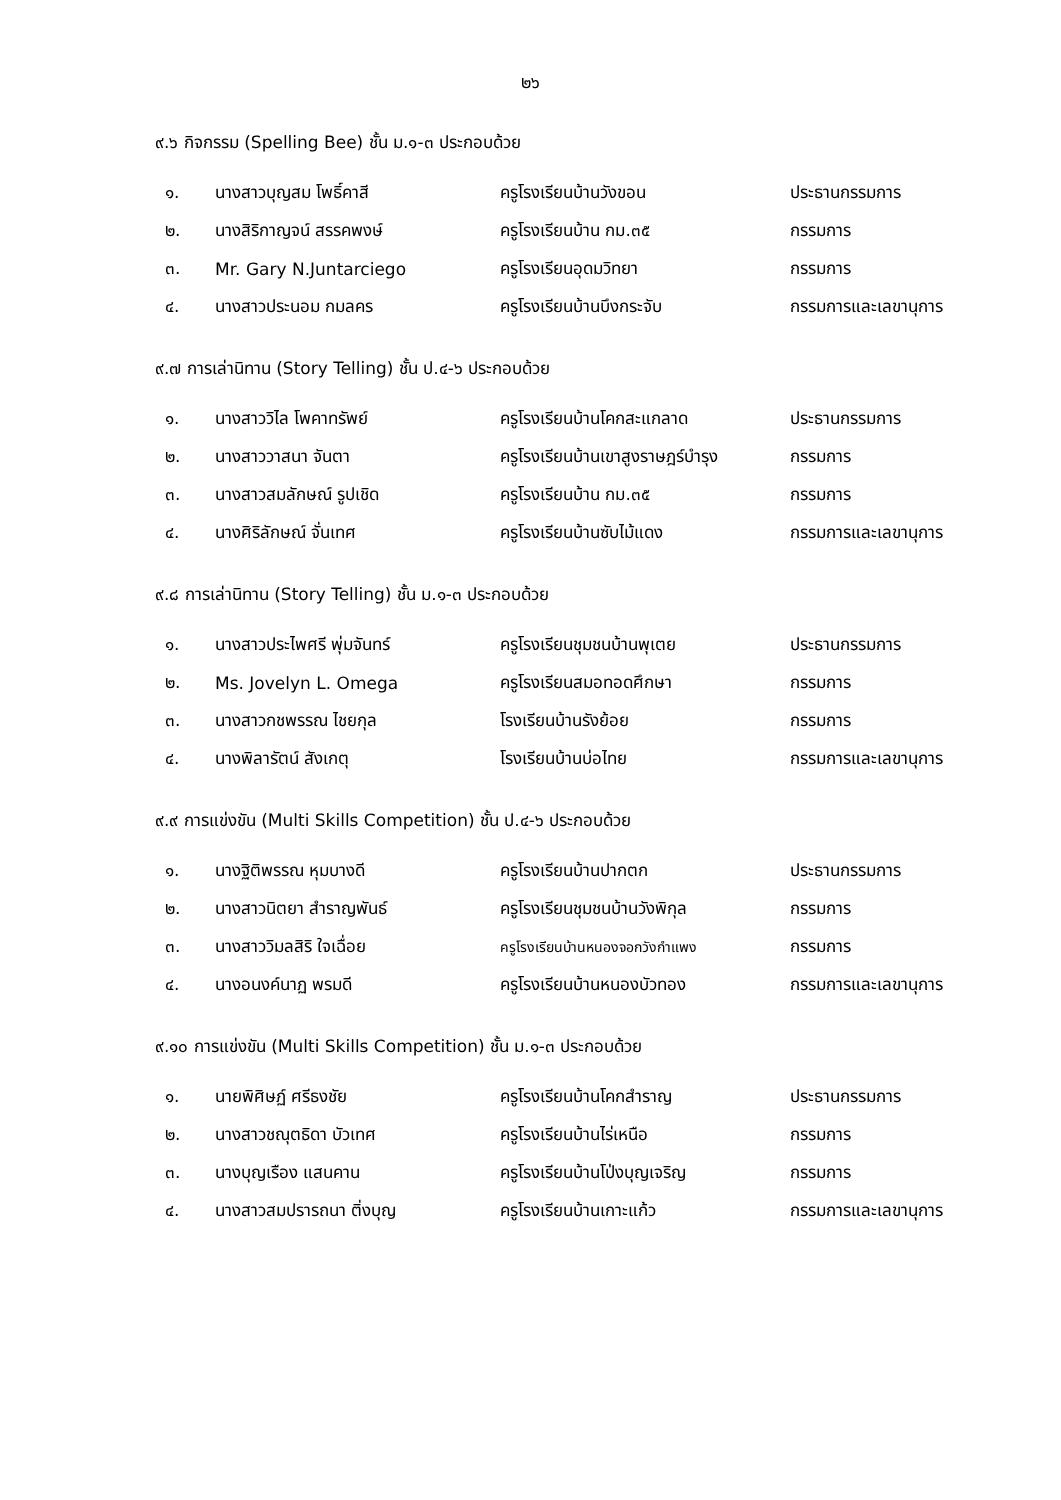๒๖
๙.๖ กิจกรรม (Spelling Bee) ชั้น ม.๑-๓ ประกอบด้วย
| ๑. | นางสาวบุญสม โพธิ์คาสี | ครูโรงเรียนบ้านวังขอน | ประธานกรรมการ |
| ๒. | นางสิริกาญจน์ สรรคพงษ์ | ครูโรงเรียนบ้าน กม.๓๕ | กรรมการ |
| ๓. | Mr. Gary N.Juntarciego | ครูโรงเรียนอุดมวิทยา | กรรมการ |
| ๔. | นางสาวประนอม กมลคร | ครูโรงเรียนบ้านบึงกระจับ | กรรมการและเลขานุการ |
๙.๗ การเล่านิทาน (Story Telling) ชั้น ป.๔-๖ ประกอบด้วย
| ๑. | นางสาววิไล โพคาทรัพย์ | ครูโรงเรียนบ้านโคกสะแกลาด | ประธานกรรมการ |
| ๒. | นางสาววาสนา จันตา | ครูโรงเรียนบ้านเขาสูงราษฎร์บำรุง | กรรมการ |
| ๓. | นางสาวสมลักษณ์ รูปเชิด | ครูโรงเรียนบ้าน กม.๓๕ | กรรมการ |
| ๔. | นางศิริลักษณ์ จั่นเทศ | ครูโรงเรียนบ้านซับไม้แดง | กรรมการและเลขานุการ |
๙.๘ การเล่านิทาน (Story Telling) ชั้น ม.๑-๓ ประกอบด้วย
| ๑. | นางสาวประไพศรี พุ่มจันทร์ | ครูโรงเรียนชุมชนบ้านพุเตย | ประธานกรรมการ |
| ๒. | Ms. Jovelyn L. Omega | ครูโรงเรียนสมอทอดศึกษา | กรรมการ |
| ๓. | นางสาวกชพรรณ ไชยกุล | โรงเรียนบ้านรังย้อย | กรรมการ |
| ๔. | นางพิลารัตน์ สังเกตุ | โรงเรียนบ้านบ่อไทย | กรรมการและเลขานุการ |
๙.๙ การแข่งขัน (Multi Skills Competition) ชั้น ป.๔-๖ ประกอบด้วย
| ๑. | นางฐิติพรรณ หุมบางดี | ครูโรงเรียนบ้านปากตก | ประธานกรรมการ |
| ๒. | นางสาวนิตยา สำราญพันธ์ | ครูโรงเรียนชุมชนบ้านวังพิกุล | กรรมการ |
| ๓. | นางสาววิมลสิริ ใจเฉื่อย | ครูโรงเรียนบ้านหนองจอกวังกำแพง | กรรมการ |
| ๔. | นางอนงค์นาฏ พรมดี | ครูโรงเรียนบ้านหนองบัวทอง | กรรมการและเลขานุการ |
๙.๑๐ การแข่งขัน (Multi Skills Competition) ชั้น ม.๑-๓ ประกอบด้วย
| ๑. | นายพิศิษฏ์ ศรีธงชัย | ครูโรงเรียนบ้านโคกสำราญ | ประธานกรรมการ |
| ๒. | นางสาวชณุตธิดา บัวเทศ | ครูโรงเรียนบ้านไร่เหนือ | กรรมการ |
| ๓. | นางบุญเรือง แสนคาน | ครูโรงเรียนบ้านโป่งบุญเจริญ | กรรมการ |
| ๔. | นางสาวสมปรารถนา ติ่งบุญ | ครูโรงเรียนบ้านเกาะแก้ว | กรรมการและเลขานุการ |